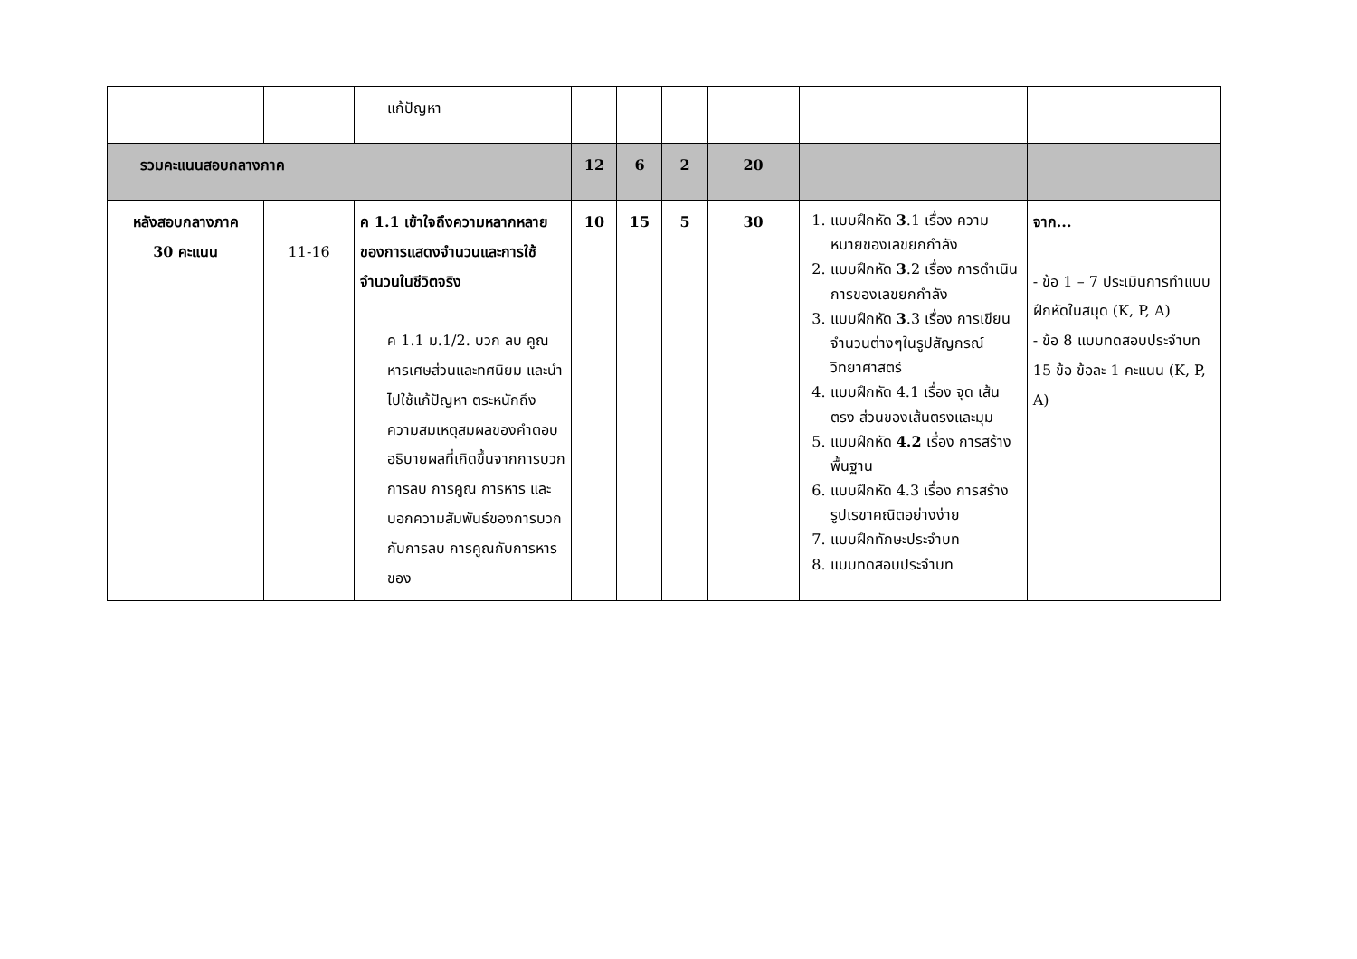| | | แก้ปัญหา | | | | | | |
| รวมคะแนนสอบกลางภาค | | | 12 | 6 | 2 | 20 | | |
| หลังสอบกลางภาค 30 คะแนน | 11-16 | ค 1.1 เข้าใจถึงความหลากหลายของการแสดงจำนวนและการใช้จำนวนในชีวิตจริง ค 1.1 ม.1/2. บวก ลบ คูณ หารเศษส่วนและทศนิยม และนำไปใช้แก้ปัญหา ตระหนักถึงความสมเหตุสมผลของคำตอบ อธิบายผลที่เกิดขึ้นจากการบวก การลบ การคูณ การหาร และบอกความสัมพันธ์ของการบวกกับการลบ การคูณกับการหารของ | 10 | 15 | 5 | 30 | 1. แบบฝึกหัด 3 .1 เรื่อง ความหมายของเลขยกกำลัง 2. แบบฝึกหัด 3 .2 เรื่อง การดำเนิน การของเลขยกกำลัง 3. แบบฝึกหัด 3 .3 เรื่อง การเขียนจำนวนต่างๆในรูปสัญกรณ์วิทยาศาสตร์ 4. แบบฝึกหัด 4.1 เรื่อง จุด เส้นตรง ส่วนของเส้นตรงและมุม 5. แบบฝึกหัด 4.2 เรื่อง การสร้างพื้นฐาน 6. แบบฝึกหัด 4.3 เรื่อง การสร้างรูปเรขาคณิตอย่างง่าย 7. แบบฝึกทักษะประจำบท 8. แบบทดสอบประจำบท | จาก... - ข้อ 1 – 7 ประเมินการทำแบบฝึกหัดในสมุด (K, P, A) - ข้อ 8 แบบทดสอบประจำบท 15 ข้อ ข้อละ 1 คะแนน (K, P, A) |